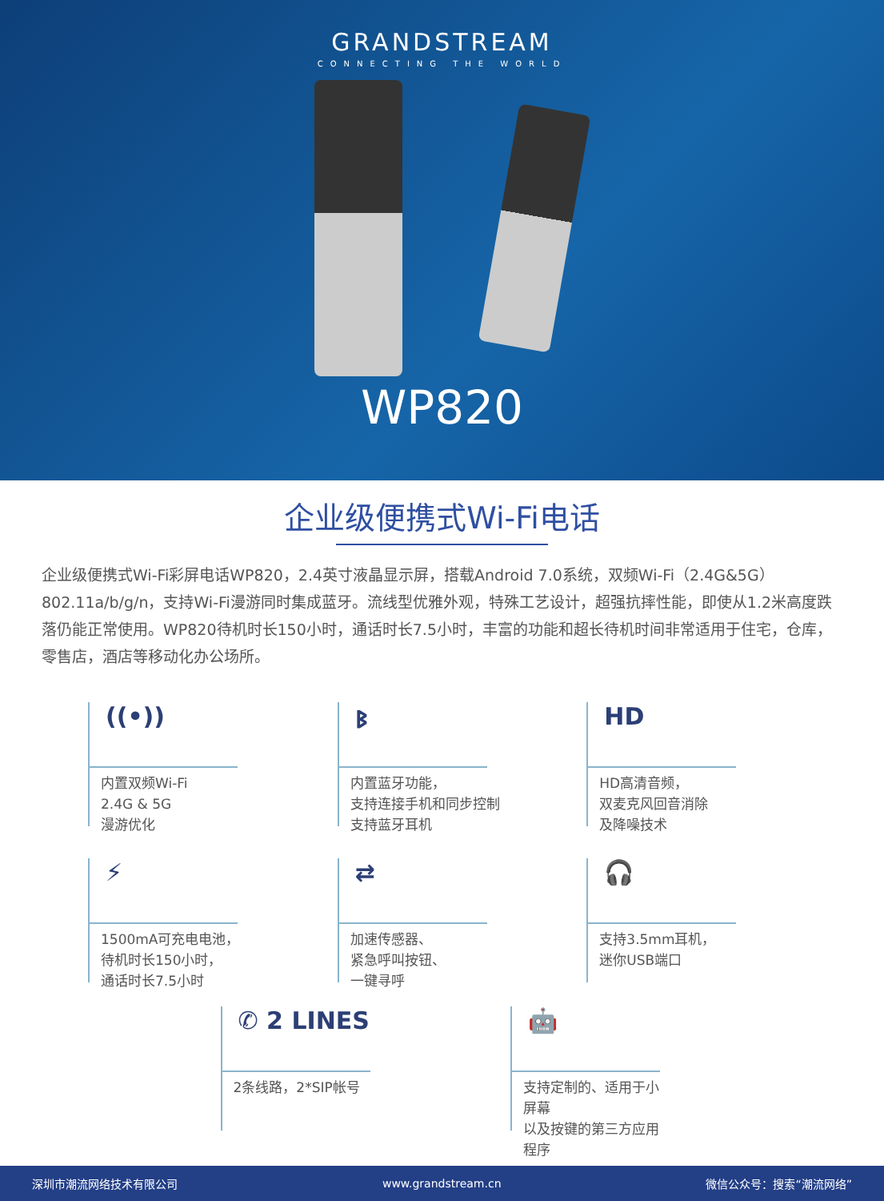GRANDSTREAM
CONNECTING THE WORLD
WP820
企业级便携式Wi-Fi电话
企业级便携式Wi-Fi彩屏电话WP820，2.4英寸液晶显示屏，搭载Android 7.0系统，双频Wi-Fi（2.4G&5G）802.11a/b/g/n，支持Wi-Fi漫游同时集成蓝牙。流线型优雅外观，特殊工艺设计，超强抗摔性能，即使从1.2米高度跌落仍能正常使用。WP820待机时长150小时，通话时长7.5小时，丰富的功能和超长待机时间非常适用于住宅，仓库，零售店，酒店等移动化办公场所。
((•))
内置双频Wi-Fi
2.4G & 5G
漫游优化
ᛒ
内置蓝牙功能，
支持连接手机和同步控制
支持蓝牙耳机
HD
HD高清音频，
双麦克风回音消除
及降噪技术
⚡
1500mA可充电电池，
待机时长150小时，
通话时长7.5小时
⇄
加速传感器、
紧急呼叫按钮、
一键寻呼
🎧
支持3.5mm耳机，
迷你USB端口
✆ 2 LINES
2条线路，2*SIP帐号
🤖
支持定制的、适用于小屏幕
以及按键的第三方应用程序
深圳市潮流网络技术有限公司 www.grandstream.cn 微信公众号：搜索“潮流网络”